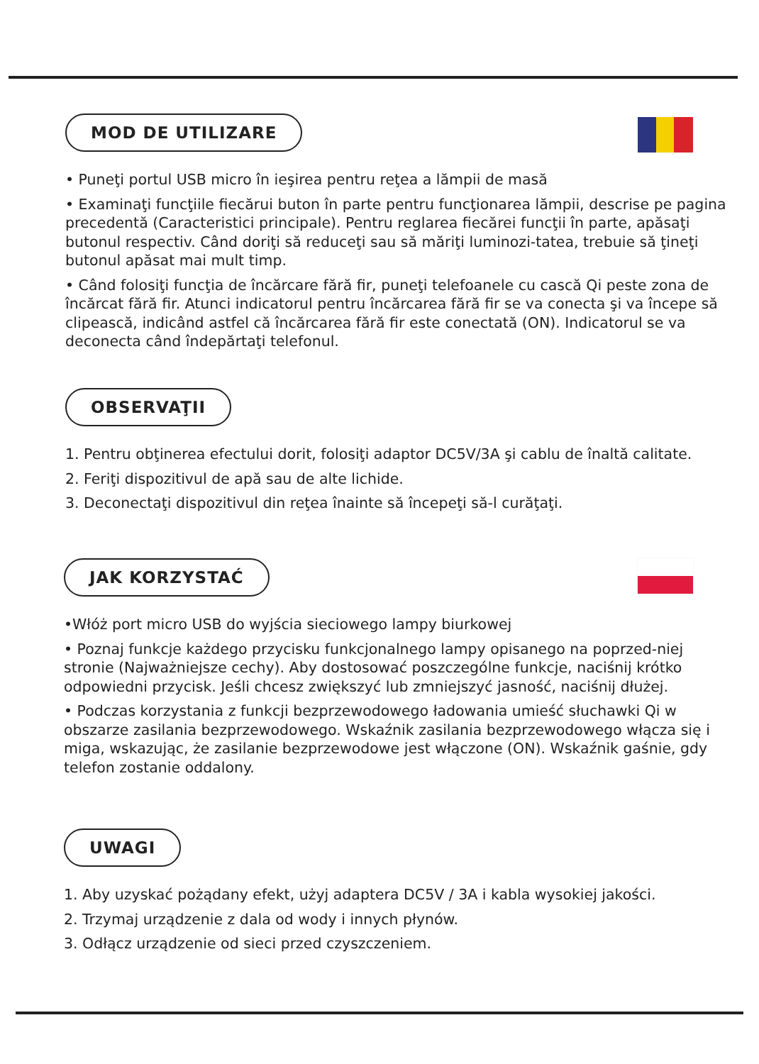MOD DE UTILIZARE
• Puneţi portul USB micro în ieşirea pentru reţea a lămpii de masă
• Examinaţi funcţiile fiecărui buton în parte pentru funcţionarea lămpii, descrise pe pagina precedentă (Caracteristici principale). Pentru reglarea fiecărei funcţii în parte, apăsaţi butonul respectiv. Când doriţi să reduceţi sau să măriţi luminozi-tatea, trebuie să ţineţi butonul apăsat mai mult timp.
• Când folosiţi funcţia de încărcare fără fir, puneţi telefoanele cu cască Qi peste zona de încărcat fără fir. Atunci indicatorul pentru încărcarea fără fir se va conecta şi va începe să clipească, indicând astfel că încărcarea fără fir este conectată (ON). Indicatorul se va deconecta când îndepărtaţi telefonul.
OBSERVAŢII
1. Pentru obţinerea efectului dorit, folosiţi adaptor DC5V/3A şi cablu de înaltă calitate.
2. Feriţi dispozitivul de apă sau de alte lichide.
3. Deconectaţi dispozitivul din reţea înainte să începeţi să-l curăţaţi.
JAK KORZYSTAĆ
•Włóż port micro USB do wyjścia sieciowego lampy biurkowej
• Poznaj funkcje każdego przycisku funkcjonalnego lampy opisanego na poprzed-niej stronie (Najważniejsze cechy). Aby dostosować poszczególne funkcje, naciśnij krótko odpowiedni przycisk. Jeśli chcesz zwiększyć lub zmniejszyć jasność, naciśnij dłużej.
• Podczas korzystania z funkcji bezprzewodowego ładowania umieść słuchawki Qi w obszarze zasilania bezprzewodowego. Wskaźnik zasilania bezprzewodowego włącza się i miga, wskazując, że zasilanie bezprzewodowe jest włączone (ON). Wskaźnik gaśnie, gdy telefon zostanie oddalony.
UWAGI
1. Aby uzyskać pożądany efekt, użyj adaptera DC5V / 3A i kabla wysokiej jakości.
2. Trzymaj urządzenie z dala od wody i innych płynów.
3. Odłącz urządzenie od sieci przed czyszczeniem.